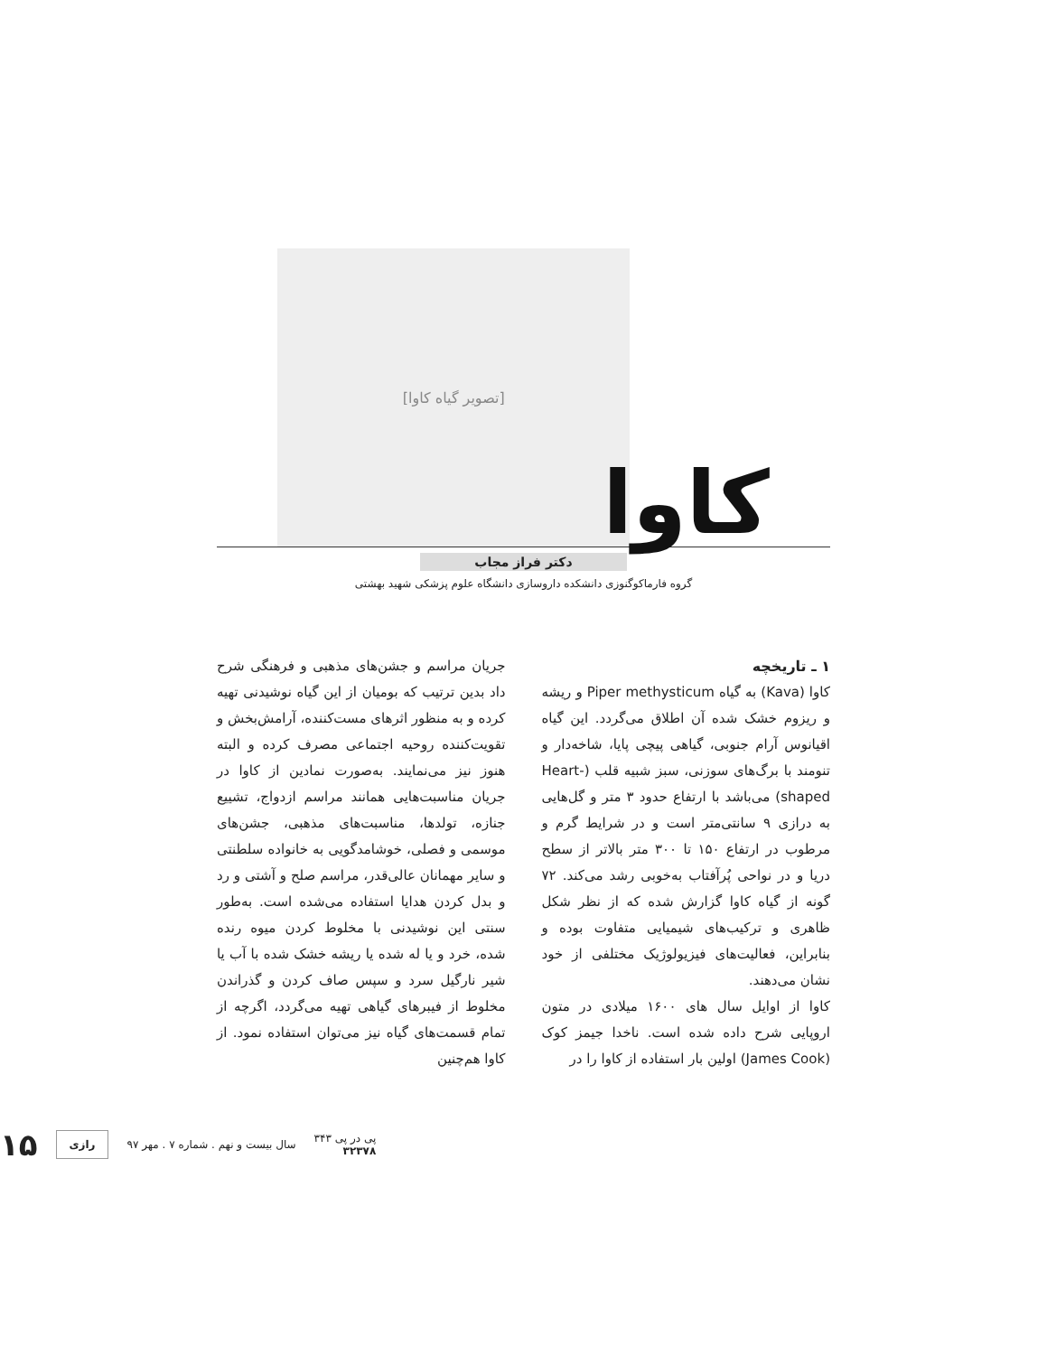[تصویر گیاه کاوا]
کاوا
دکتر فراز مجاب
گروه فارماکوگنوزی دانشکده داروسازی دانشگاه علوم پزشکی شهید بهشتی
۱ ـ تاریخچه
کاوا (Kava) به گیاه Piper methysticum و ریشه و ریزوم خشک شده آن اطلاق می‌گردد. این گیاه اقیانوس آرام جنوبی، گیاهی پیچی پایا، شاخه‌دار و تنومند با برگ‌های سوزنی، سبز شبیه قلب (Heart-shaped) می‌باشد با ارتفاع حدود ۳ متر و گل‌هایی به درازی ۹ سانتی‌متر است و در شرایط گرم و مرطوب در ارتفاع ۱۵۰ تا ۳۰۰ متر بالاتر از سطح دریا و در نواحی پُرآفتاب به‌خوبی رشد می‌کند. ۷۲ گونه از گیاه کاوا گزارش شده که از نظر شکل ظاهری و ترکیب‌های شیمیایی متفاوت بوده و بنابراین، فعالیت‌های فیزیولوژیک مختلفی از خود نشان می‌دهند.
کاوا از اوایل سال های ۱۶۰۰ میلادی در متون اروپایی شرح داده شده است. ناخدا جیمز کوک (James Cook) اولین بار استفاده از کاوا را در
جریان مراسم و جشن‌های مذهبی و فرهنگی شرح داد بدین ترتیب که بومیان از این گیاه نوشیدنی تهیه کرده و به منظور اثرهای مست‌کننده، آرامش‌بخش و تقویت‌کننده روحیه اجتماعی مصرف کرده و البته هنوز نیز می‌نمایند. به‌صورت نمادین از کاوا در جریان مناسبت‌هایی همانند مراسم ازدواج، تشییع جنازه، تولدها، مناسبت‌های مذهبی، جشن‌های موسمی و فصلی، خوشامدگویی به خانواده سلطنتی و سایر مهمانان عالی‌قدر، مراسم صلح و آشتی و رد و بدل کردن هدایا استفاده می‌شده است. به‌طور سنتی این نوشیدنی با مخلوط کردن میوه رنده شده، خرد و یا له شده یا ریشه خشک شده با آب یا شیر نارگیل سرد و سپس صاف کردن و گذراندن مخلوط از فیبرهای گیاهی تهیه می‌گردد، اگرچه از تمام قسمت‌های گیاه نیز می‌توان استفاده نمود. از کاوا هم‌چنین
پی در پی ۳۴۳
۳۲۳۷۸
سال بیست و نهم . شماره ۷ . مهر ۹۷
رازی
۱۵